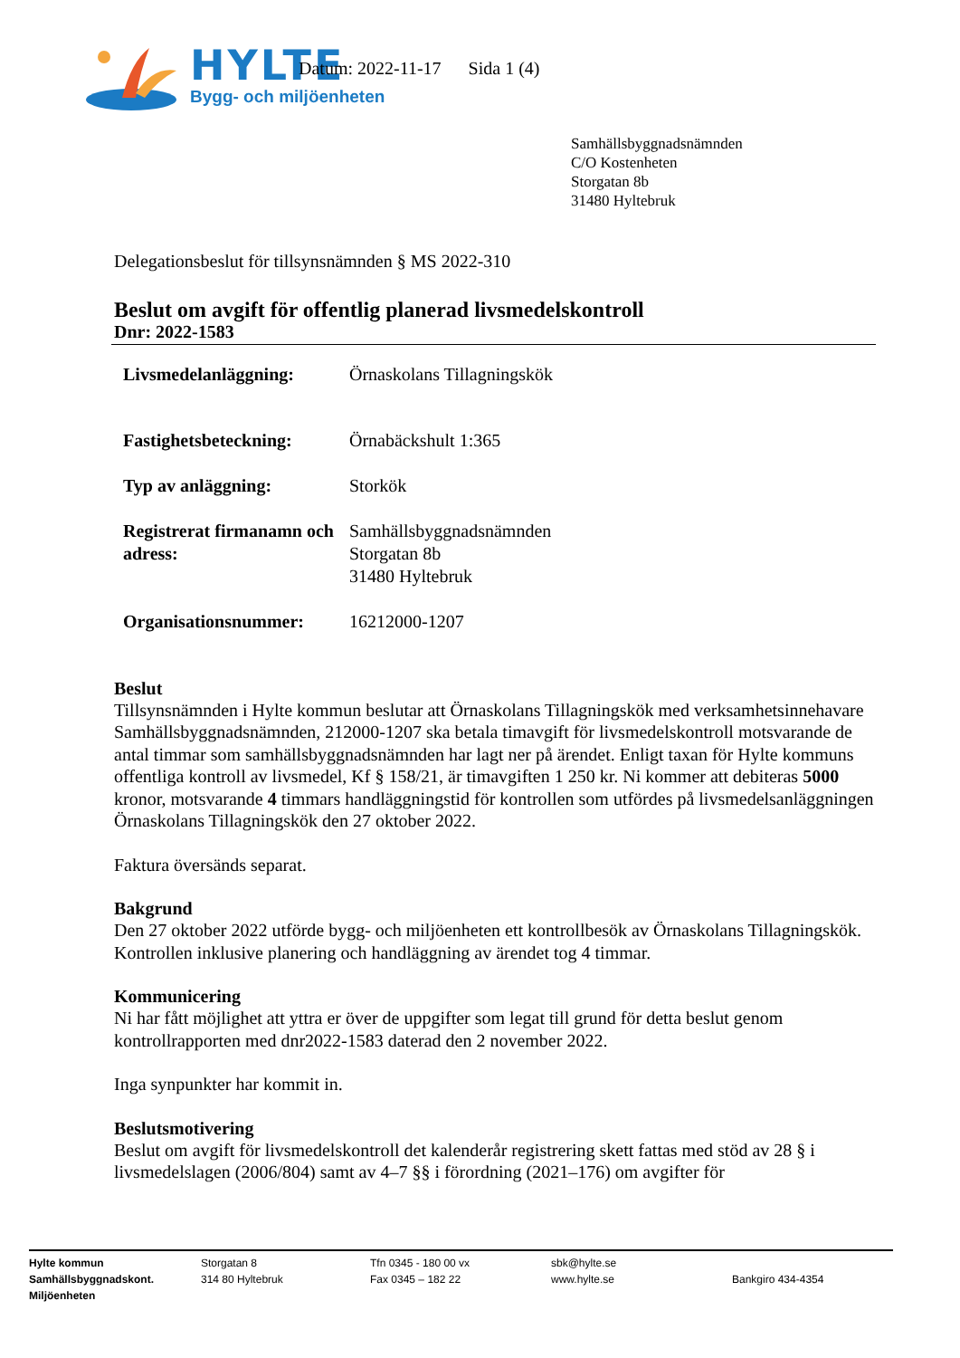HYLTE
Bygg- och miljöenheten
Datum: 2022-11-17 Sida 1 (4)
Samhällsbyggnadsnämnden
C/O Kostenheten
Storgatan 8b
31480 Hyltebruk
Delegationsbeslut för tillsynsnämnden § MS 2022-310
Beslut om avgift för offentlig planerad livsmedelskontroll
Dnr: 2022-1583
| Livsmedelanläggning: | Örnaskolans Tillagningskök |
| Fastighetsbeteckning: | Örnabäckshult 1:365 |
| Typ av anläggning: | Storkök |
| Registrerat firmanamn och adress: | Samhällsbyggnadsnämnden Storgatan 8b 31480 Hyltebruk |
| Organisationsnummer: | 16212000-1207 |
Beslut
Tillsynsnämnden i Hylte kommun beslutar att Örnaskolans Tillagningskök med verksamhetsinnehavare Samhällsbyggnadsnämnden, 212000-1207 ska betala timavgift för livsmedelskontroll motsvarande de antal timmar som samhällsbyggnadsnämnden har lagt ner på ärendet. Enligt taxan för Hylte kommuns offentliga kontroll av livsmedel, Kf § 158/21, är timavgiften 1 250 kr. Ni kommer att debiteras 5000 kronor, motsvarande 4 timmars handläggningstid för kontrollen som utfördes på livsmedelsanläggningen Örnaskolans Tillagningskök den 27 oktober 2022.
Faktura översänds separat.
Bakgrund
Den 27 oktober 2022 utförde bygg- och miljöenheten ett kontrollbesök av Örnaskolans Tillagningskök. Kontrollen inklusive planering och handläggning av ärendet tog 4 timmar.
Kommunicering
Ni har fått möjlighet att yttra er över de uppgifter som legat till grund för detta beslut genom kontrollrapporten med dnr2022-1583 daterad den 2 november 2022.
Inga synpunkter har kommit in.
Beslutsmotivering
Beslut om avgift för livsmedelskontroll det kalenderår registrering skett fattas med stöd av 28 § i livsmedelslagen (2006/804) samt av 4–7 §§ i förordning (2021–176) om avgifter för
Hylte kommun
Samhällsbyggnadskont.
Miljöenheten
Storgatan 8
314 80 Hyltebruk
Tfn 0345 - 180 00 vx
Fax 0345 – 182 22
sbk@hylte.se
www.hylte.se
Bankgiro 434-4354